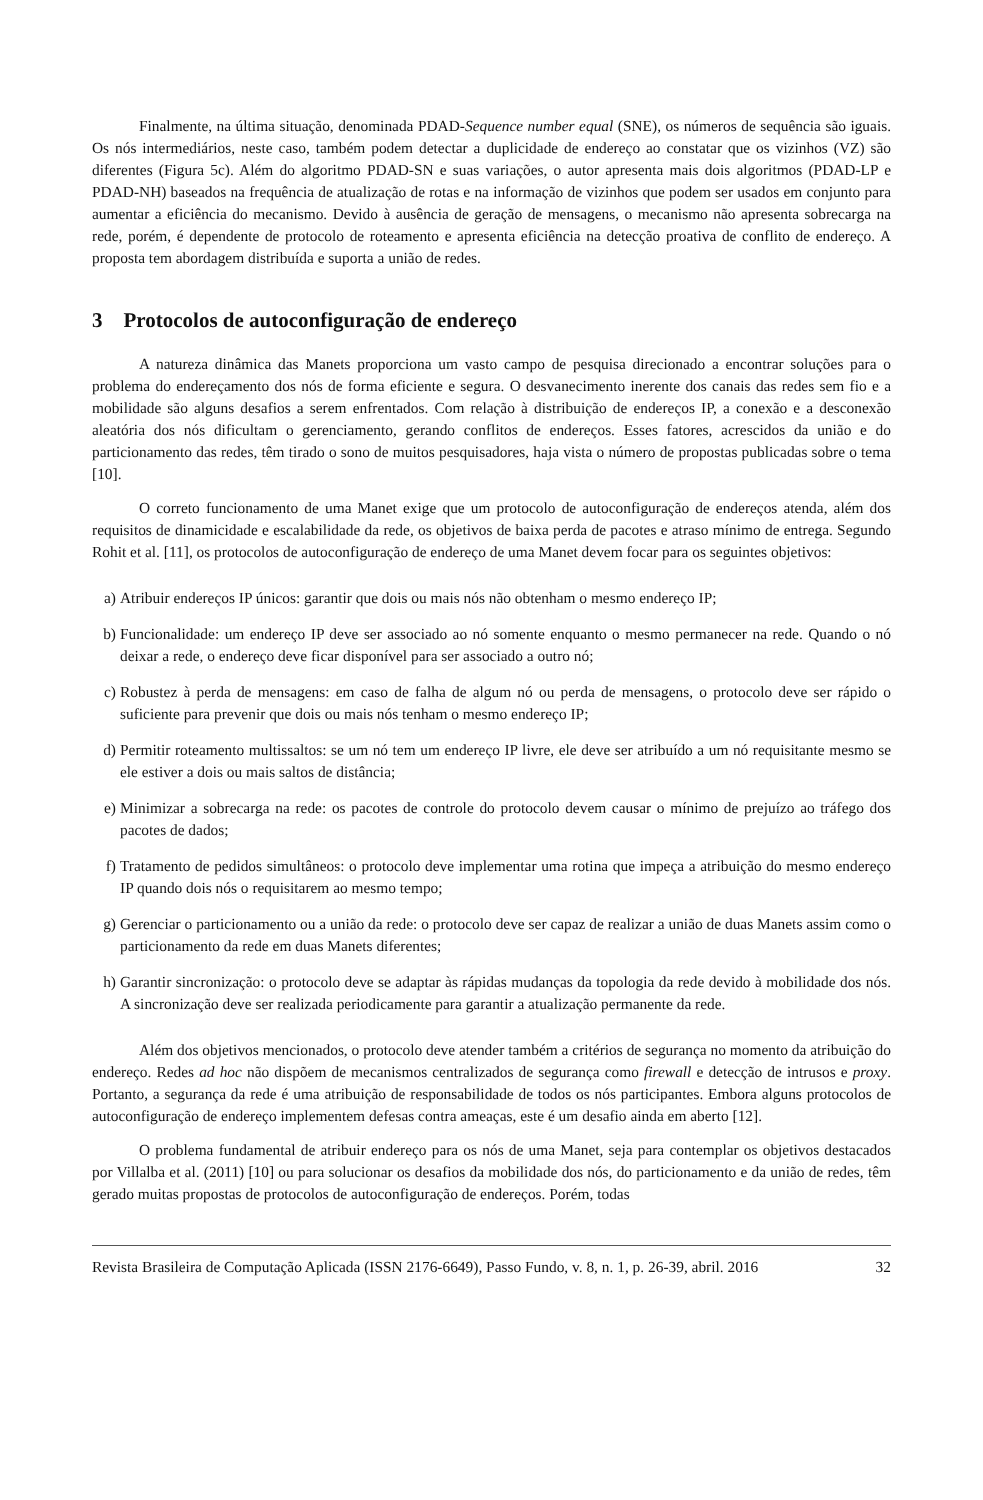Finalmente, na última situação, denominada PDAD-Sequence number equal (SNE), os números de sequência são iguais. Os nós intermediários, neste caso, também podem detectar a duplicidade de endereço ao constatar que os vizinhos (VZ) são diferentes (Figura 5c). Além do algoritmo PDAD-SN e suas variações, o autor apresenta mais dois algoritmos (PDAD-LP e PDAD-NH) baseados na frequência de atualização de rotas e na informação de vizinhos que podem ser usados em conjunto para aumentar a eficiência do mecanismo. Devido à ausência de geração de mensagens, o mecanismo não apresenta sobrecarga na rede, porém, é dependente de protocolo de roteamento e apresenta eficiência na detecção proativa de conflito de endereço. A proposta tem abordagem distribuída e suporta a união de redes.
3 Protocolos de autoconfiguração de endereço
A natureza dinâmica das Manets proporciona um vasto campo de pesquisa direcionado a encontrar soluções para o problema do endereçamento dos nós de forma eficiente e segura. O desvanecimento inerente dos canais das redes sem fio e a mobilidade são alguns desafios a serem enfrentados. Com relação à distribuição de endereços IP, a conexão e a desconexão aleatória dos nós dificultam o gerenciamento, gerando conflitos de endereços. Esses fatores, acrescidos da união e do particionamento das redes, têm tirado o sono de muitos pesquisadores, haja vista o número de propostas publicadas sobre o tema [10].
O correto funcionamento de uma Manet exige que um protocolo de autoconfiguração de endereços atenda, além dos requisitos de dinamicidade e escalabilidade da rede, os objetivos de baixa perda de pacotes e atraso mínimo de entrega. Segundo Rohit et al. [11], os protocolos de autoconfiguração de endereço de uma Manet devem focar para os seguintes objetivos:
a) Atribuir endereços IP únicos: garantir que dois ou mais nós não obtenham o mesmo endereço IP;
b) Funcionalidade: um endereço IP deve ser associado ao nó somente enquanto o mesmo permanecer na rede. Quando o nó deixar a rede, o endereço deve ficar disponível para ser associado a outro nó;
c) Robustez à perda de mensagens: em caso de falha de algum nó ou perda de mensagens, o protocolo deve ser rápido o suficiente para prevenir que dois ou mais nós tenham o mesmo endereço IP;
d) Permitir roteamento multissaltos: se um nó tem um endereço IP livre, ele deve ser atribuído a um nó requisitante mesmo se ele estiver a dois ou mais saltos de distância;
e) Minimizar a sobrecarga na rede: os pacotes de controle do protocolo devem causar o mínimo de prejuízo ao tráfego dos pacotes de dados;
f) Tratamento de pedidos simultâneos: o protocolo deve implementar uma rotina que impeça a atribuição do mesmo endereço IP quando dois nós o requisitarem ao mesmo tempo;
g) Gerenciar o particionamento ou a união da rede: o protocolo deve ser capaz de realizar a união de duas Manets assim como o particionamento da rede em duas Manets diferentes;
h) Garantir sincronização: o protocolo deve se adaptar às rápidas mudanças da topologia da rede devido à mobilidade dos nós. A sincronização deve ser realizada periodicamente para garantir a atualização permanente da rede.
Além dos objetivos mencionados, o protocolo deve atender também a critérios de segurança no momento da atribuição do endereço. Redes ad hoc não dispõem de mecanismos centralizados de segurança como firewall e detecção de intrusos e proxy. Portanto, a segurança da rede é uma atribuição de responsabilidade de todos os nós participantes. Embora alguns protocolos de autoconfiguração de endereço implementem defesas contra ameaças, este é um desafio ainda em aberto [12].
O problema fundamental de atribuir endereço para os nós de uma Manet, seja para contemplar os objetivos destacados por Villalba et al. (2011) [10] ou para solucionar os desafios da mobilidade dos nós, do particionamento e da união de redes, têm gerado muitas propostas de protocolos de autoconfiguração de endereços. Porém, todas
Revista Brasileira de Computação Aplicada (ISSN 2176-6649), Passo Fundo, v. 8, n. 1, p. 26-39, abril. 2016 32